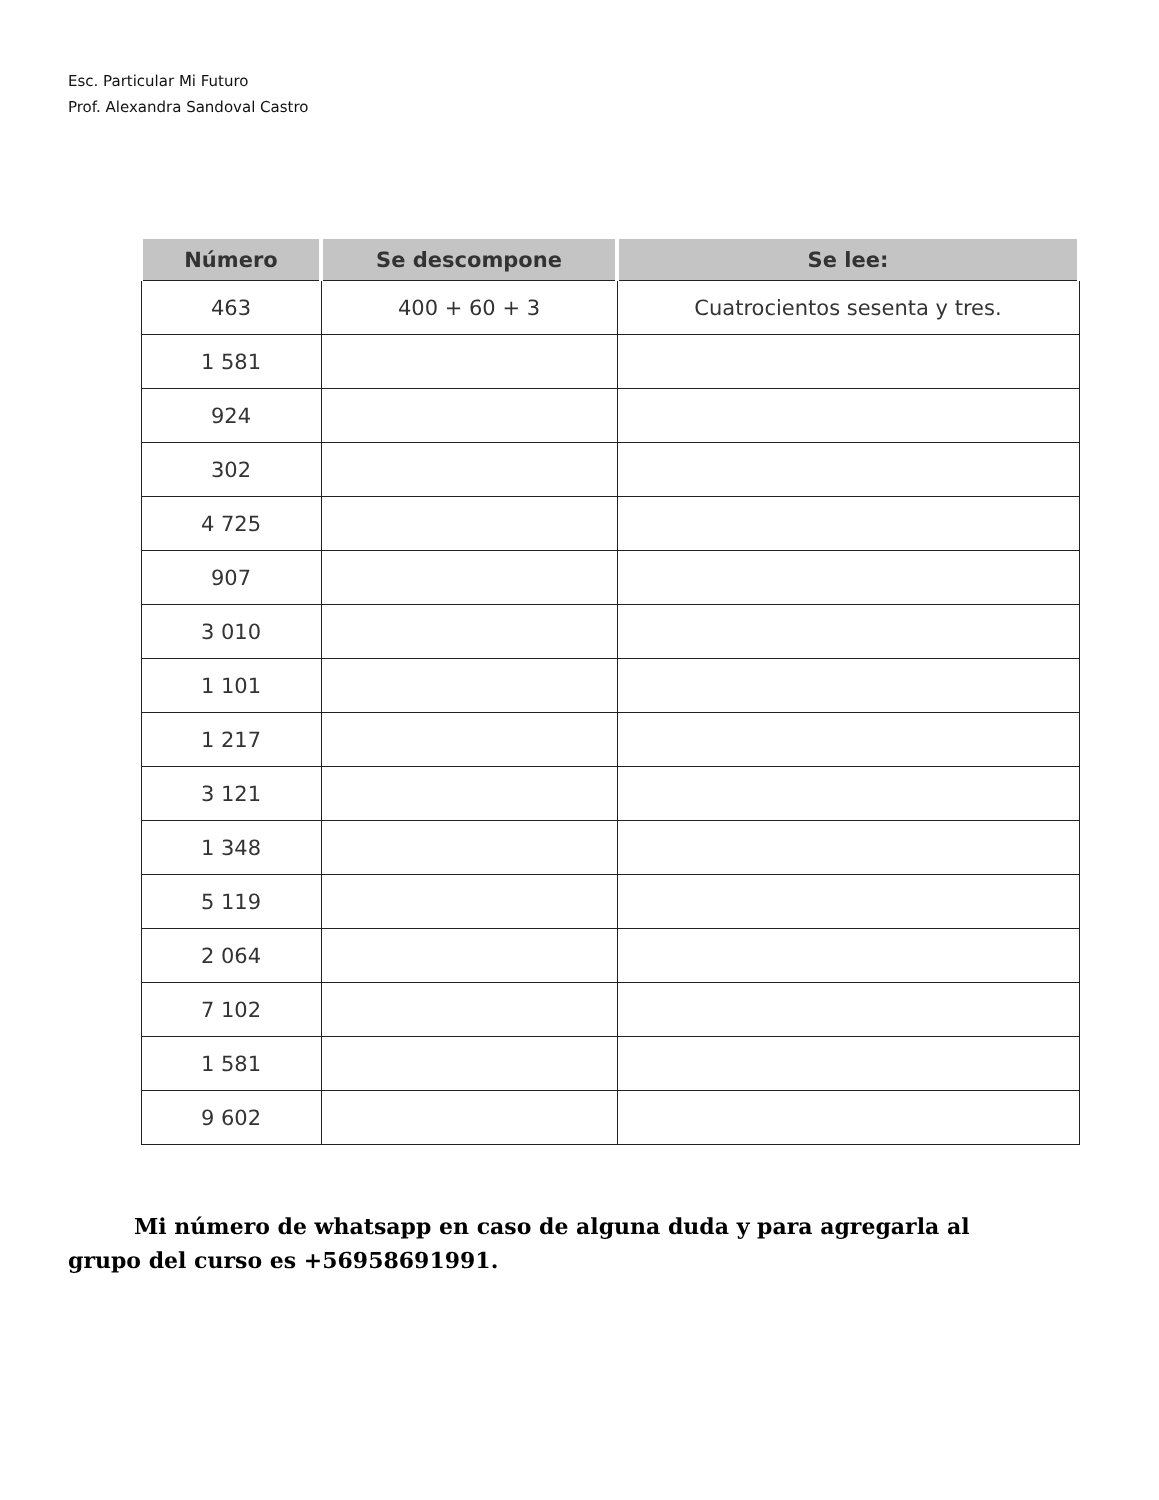Esc. Particular Mi Futuro
Prof. Alexandra Sandoval Castro
| Número | Se descompone | Se lee: |
| --- | --- | --- |
| 463 | 400 + 60 + 3 | Cuatrocientos sesenta y tres. |
| 1 581 | | |
| 924 | | |
| 302 | | |
| 4 725 | | |
| 907 | | |
| 3 010 | | |
| 1 101 | | |
| 1 217 | | |
| 3 121 | | |
| 1 348 | | |
| 5 119 | | |
| 2 064 | | |
| 7 102 | | |
| 1 581 | | |
| 9 602 | | |
Mi número de whatsapp en caso de alguna duda y para agregarla al grupo del curso es +56958691991.